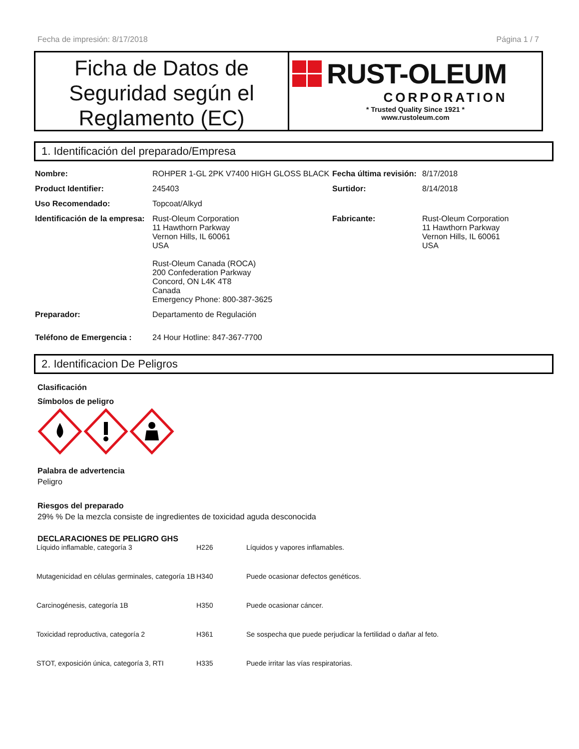Fecha de impresión: 8/17/2018 Página 1 / 7
Ficha de Datos de Seguridad según el Reglamento (EC)
RUST-OLEUM
CORPORATION
* Trusted Quality Since 1921 *
www.rustoleum.com
1. Identificación del preparado/Empresa
| Nombre: | ROHPER 1-GL 2PK V7400 HIGH GLOSS BLACK | Fecha última revisión: | 8/17/2018 |
| Product Identifier: | 245403 | Surtidor: | 8/14/2018 |
| Uso Recomendado: | Topcoat/Alkyd | | |
| Identificación de la empresa: | Rust-Oleum Corporation 11 Hawthorn Parkway Vernon Hills, IL 60061 USA Rust-Oleum Canada (ROCA) 200 Confederation Parkway Concord, ON L4K 4T8 Canada Emergency Phone: 800-387-3625 | Fabricante: | Rust-Oleum Corporation 11 Hawthorn Parkway Vernon Hills, IL 60061 USA |
| Preparador: | Departamento de Regulación | | |
| Teléfono de Emergencia : | 24 Hour Hotline: 847-367-7700 | | |
2. Identificacion De Peligros
Clasificación
Símbolos de peligro
Palabra de advertencia
Peligro
Riesgos del preparado
29% % De la mezcla consiste de ingredientes de toxicidad aguda desconocida
DECLARACIONES DE PELIGRO GHS
| Líquido inflamable, categoría 3 | H226 | Líquidos y vapores inflamables. |
| Mutagenicidad en células germinales, categoría 1B | H340 | Puede ocasionar defectos genéticos. |
| Carcinogénesis, categoría 1B | H350 | Puede ocasionar cáncer. |
| Toxicidad reproductiva, categoría 2 | H361 | Se sospecha que puede perjudicar la fertilidad o dañar al feto. |
| STOT, exposición única, categoría 3, RTI | H335 | Puede irritar las vías respiratorias. |